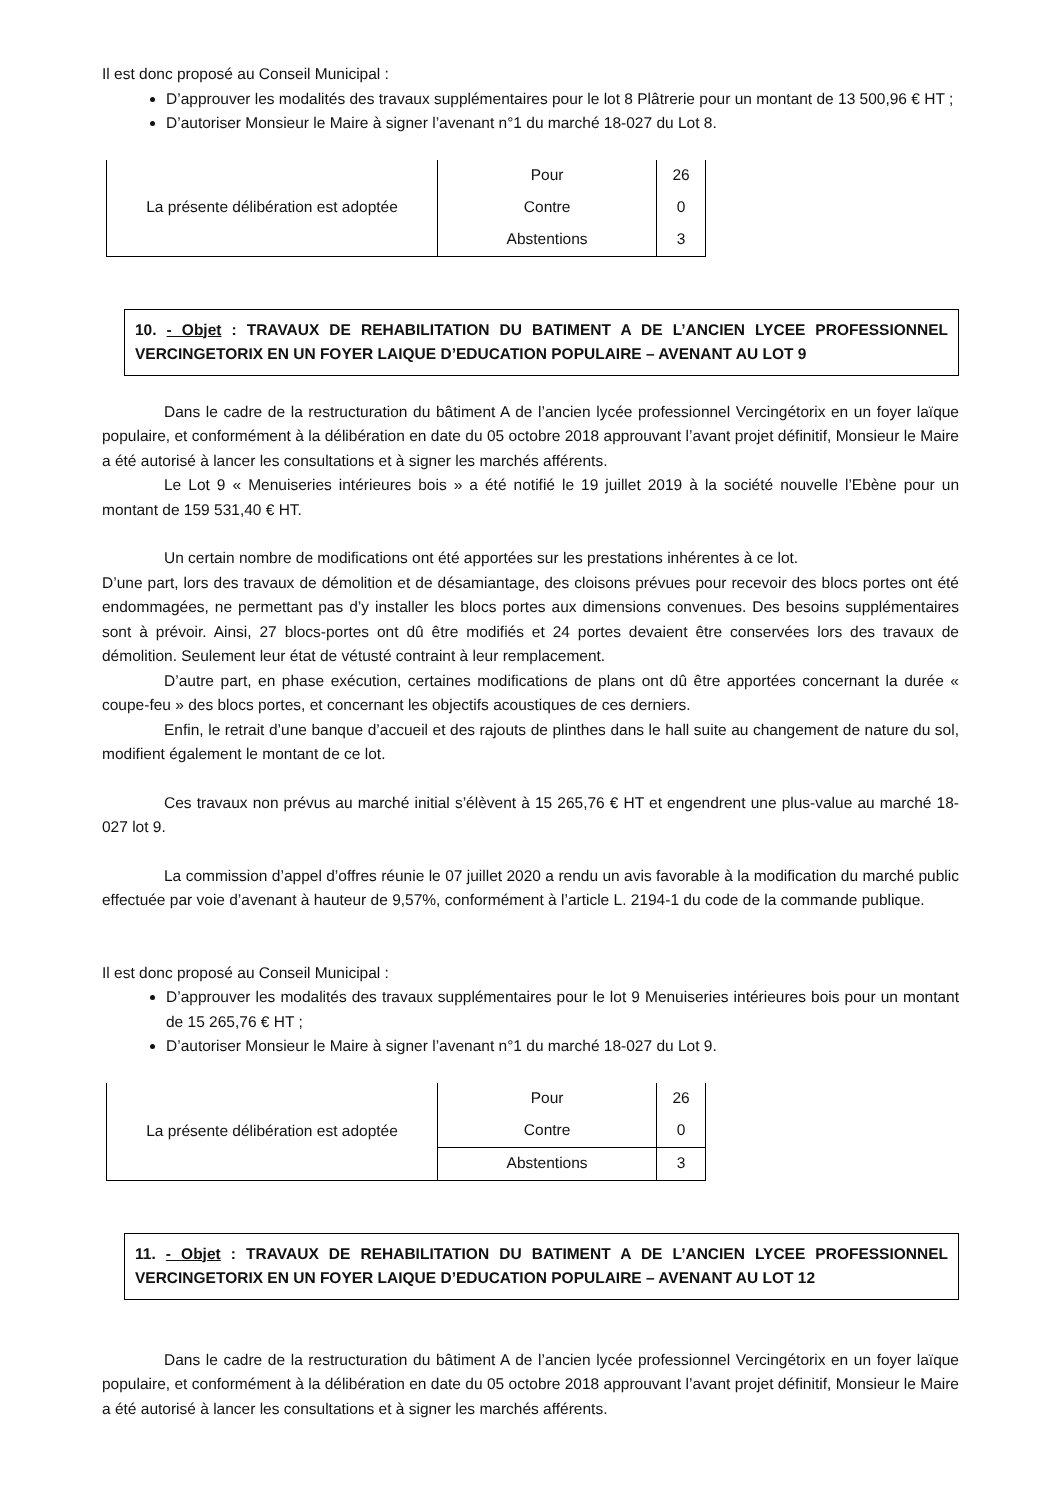Il est donc proposé au Conseil Municipal :
D’approuver les modalités des travaux supplémentaires pour le lot 8 Plâtrerie pour un montant de 13 500,96 € HT ;
D’autoriser Monsieur le Maire à signer l’avenant n°1 du marché 18-027 du Lot 8.
| La présente délibération est adoptée | Pour | 26 |
| | Contre | 0 |
| | Abstentions | 3 |
10. - Objet : TRAVAUX DE REHABILITATION DU BATIMENT A DE L’ANCIEN LYCEE PROFESSIONNEL VERCINGETORIX EN UN FOYER LAIQUE D’EDUCATION POPULAIRE – AVENANT AU LOT 9
Dans le cadre de la restructuration du bâtiment A de l’ancien lycée professionnel Vercingétorix en un foyer laïque populaire, et conformément à la délibération en date du 05 octobre 2018 approuvant l’avant projet définitif, Monsieur le Maire a été autorisé à lancer les consultations et à signer les marchés afférents.
Le Lot 9 « Menuiseries intérieures bois » a été notifié le 19 juillet 2019 à la société nouvelle l’Ebène pour un montant de 159 531,40 € HT.
Un certain nombre de modifications ont été apportées sur les prestations inhérentes à ce lot.
D’une part, lors des travaux de démolition et de désamiantage, des cloisons prévues pour recevoir des blocs portes ont été endommagées, ne permettant pas d’y installer les blocs portes aux dimensions convenues. Des besoins supplémentaires sont à prévoir. Ainsi, 27 blocs-portes ont dû être modifiés et 24 portes devaient être conservées lors des travaux de démolition. Seulement leur état de vétusté contraint à leur remplacement.
D’autre part, en phase exécution, certaines modifications de plans ont dû être apportées concernant la durée « coupe-feu » des blocs portes, et concernant les objectifs acoustiques de ces derniers.
Enfin, le retrait d’une banque d’accueil et des rajouts de plinthes dans le hall suite au changement de nature du sol, modifient également le montant de ce lot.
Ces travaux non prévus au marché initial s’élèvent à 15 265,76 € HT et engendrent une plus-value au marché 18-027 lot 9.
La commission d’appel d’offres réunie le 07 juillet 2020 a rendu un avis favorable à la modification du marché public effectuée par voie d’avenant à hauteur de 9,57%, conformément à l’article L. 2194-1 du code de la commande publique.
Il est donc proposé au Conseil Municipal :
D’approuver les modalités des travaux supplémentaires pour le lot 9 Menuiseries intérieures bois pour un montant de 15 265,76 € HT ;
D’autoriser Monsieur le Maire à signer l’avenant n°1 du marché 18-027 du Lot 9.
| La présente délibération est adoptée | Pour | 26 |
| | Contre | 0 |
| | Abstentions | 3 |
11. - Objet : TRAVAUX DE REHABILITATION DU BATIMENT A DE L’ANCIEN LYCEE PROFESSIONNEL VERCINGETORIX EN UN FOYER LAIQUE D’EDUCATION POPULAIRE – AVENANT AU LOT 12
Dans le cadre de la restructuration du bâtiment A de l’ancien lycée professionnel Vercingétorix en un foyer laïque populaire, et conformément à la délibération en date du 05 octobre 2018 approuvant l’avant projet définitif, Monsieur le Maire a été autorisé à lancer les consultations et à signer les marchés afférents.